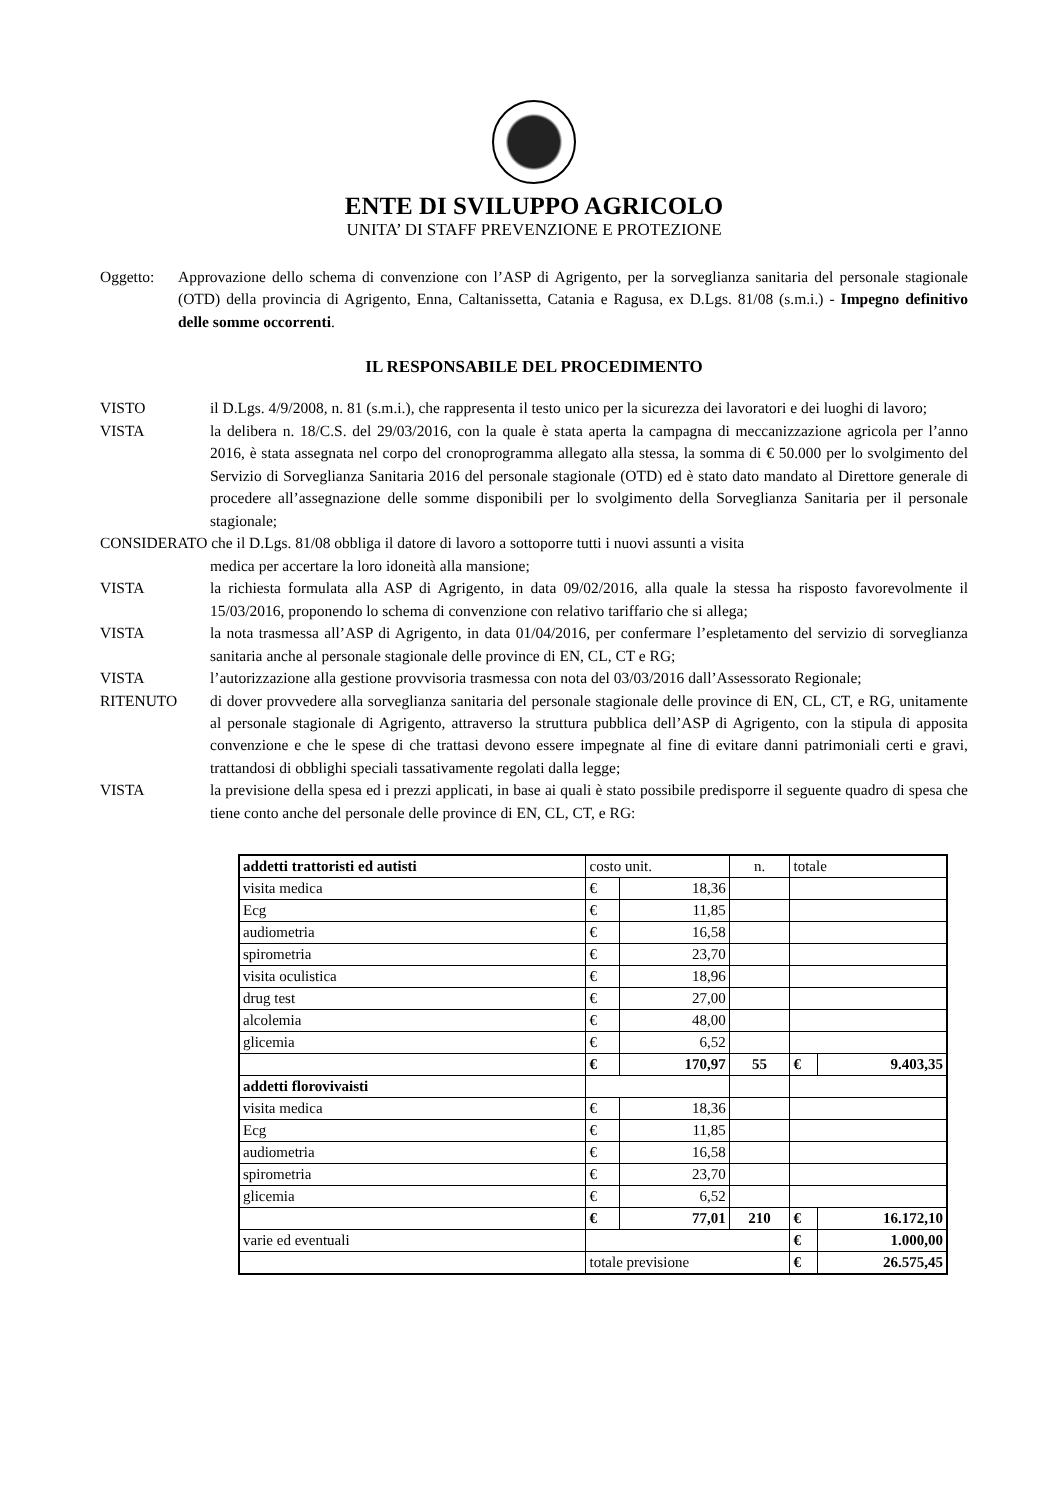ENTE DI SVILUPPO AGRICOLO
UNITA’ DI STAFF PREVENZIONE E PROTEZIONE
Oggetto: Approvazione dello schema di convenzione con l’ASP di Agrigento, per la sorveglianza sanitaria del personale stagionale (OTD) della provincia di Agrigento, Enna, Caltanissetta, Catania e Ragusa, ex D.Lgs. 81/08 (s.m.i.) - Impegno definitivo delle somme occorrenti.
IL RESPONSABILE DEL PROCEDIMENTO
VISTO il D.Lgs. 4/9/2008, n. 81 (s.m.i.), che rappresenta il testo unico per la sicurezza dei lavoratori e dei luoghi di lavoro;
VISTA la delibera n. 18/C.S. del 29/03/2016, con la quale è stata aperta la campagna di meccanizzazione agricola per l’anno 2016, è stata assegnata nel corpo del cronoprogramma allegato alla stessa, la somma di € 50.000 per lo svolgimento del Servizio di Sorveglianza Sanitaria 2016 del personale stagionale (OTD) ed è stato dato mandato al Direttore generale di procedere all’assegnazione delle somme disponibili per lo svolgimento della Sorveglianza Sanitaria per il personale stagionale;
CONSIDERATO che il D.Lgs. 81/08 obbliga il datore di lavoro a sottoporre tutti i nuovi assunti a visita
medica per accertare la loro idoneità alla mansione;
VISTA la richiesta formulata alla ASP di Agrigento, in data 09/02/2016, alla quale la stessa ha risposto favorevolmente il 15/03/2016, proponendo lo schema di convenzione con relativo tariffario che si allega;
VISTA la nota trasmessa all’ASP di Agrigento, in data 01/04/2016, per confermare l’espletamento del servizio di sorveglianza sanitaria anche al personale stagionale delle province di EN, CL, CT e RG;
VISTA l’autorizzazione alla gestione provvisoria trasmessa con nota del 03/03/2016 dall’Assessorato Regionale;
RITENUTO di dover provvedere alla sorveglianza sanitaria del personale stagionale delle province di EN, CL, CT, e RG, unitamente al personale stagionale di Agrigento, attraverso la struttura pubblica dell’ASP di Agrigento, con la stipula di apposita convenzione e che le spese di che trattasi devono essere impegnate al fine di evitare danni patrimoniali certi e gravi, trattandosi di obblighi speciali tassativamente regolati dalla legge;
VISTA la previsione della spesa ed i prezzi applicati, in base ai quali è stato possibile predisporre il seguente quadro di spesa che tiene conto anche del personale delle province di EN, CL, CT, e RG:
| addetti trattoristi ed autisti | costo unit. | | n. | totale | |
| visita medica | € | 18,36 | | | |
| Ecg | € | 11,85 | | | |
| audiometria | € | 16,58 | | | |
| spirometria | € | 23,70 | | | |
| visita oculistica | € | 18,96 | | | |
| drug test | € | 27,00 | | | |
| alcolemia | € | 48,00 | | | |
| glicemia | € | 6,52 | | | |
| | € | 170,97 | 55 | € | 9.403,35 |
| addetti florovivaisti | | | | | |
| visita medica | € | 18,36 | | | |
| Ecg | € | 11,85 | | | |
| audiometria | € | 16,58 | | | |
| spirometria | € | 23,70 | | | |
| glicemia | € | 6,52 | | | |
| | € | 77,01 | 210 | € | 16.172,10 |
| varie ed eventuali | | | | € | 1.000,00 |
| | totale previsione | | | € | 26.575,45 |